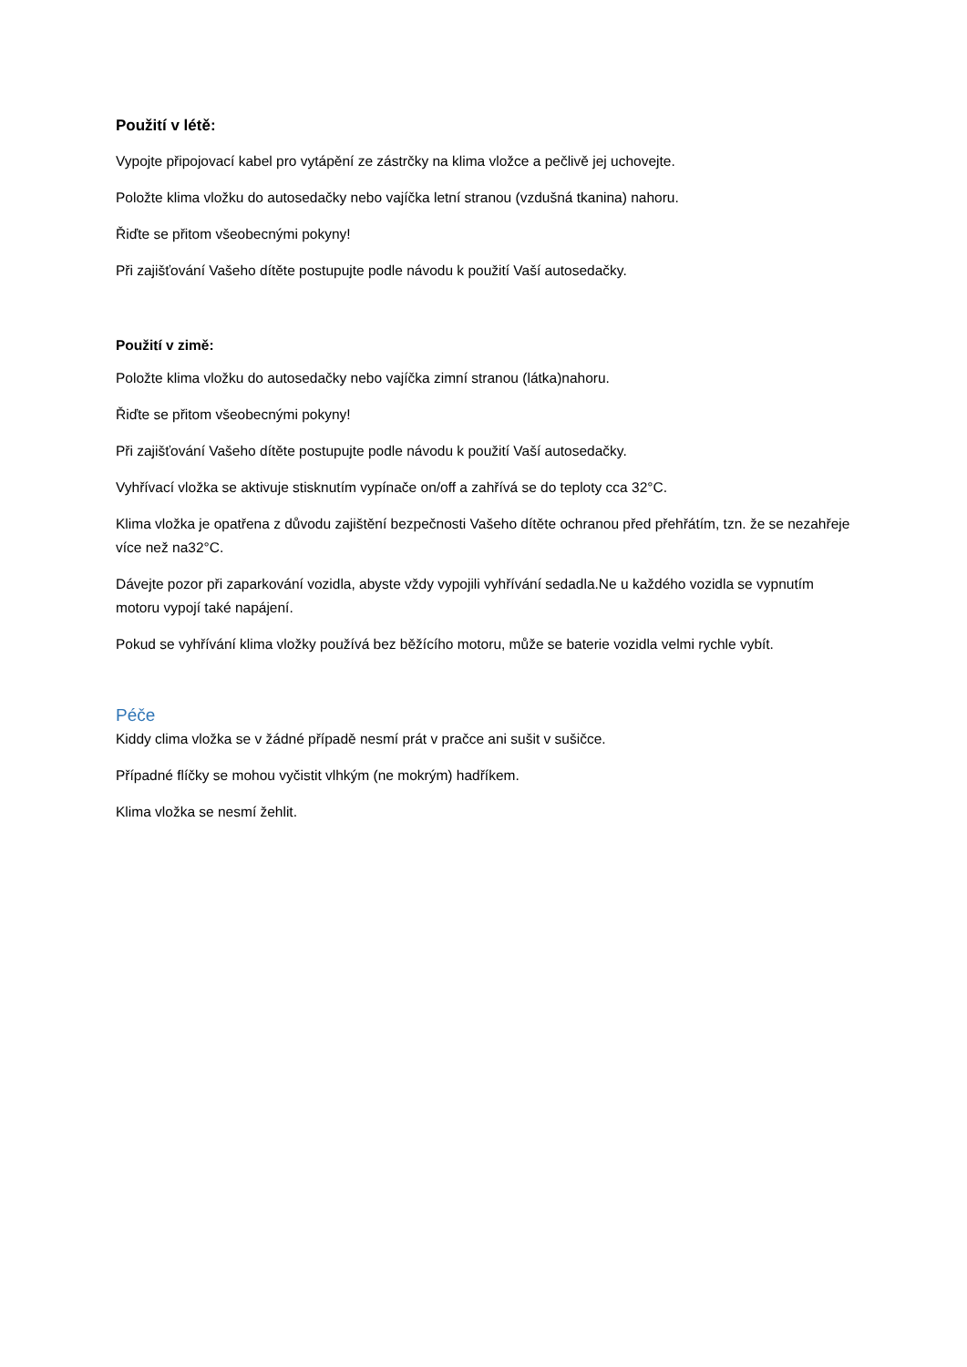Použití v létě:
Vypojte připojovací kabel pro vytápění ze zástrčky na klima vložce a pečlivě jej uchovejte.
Položte klima vložku do autosedačky nebo vajíčka letní stranou (vzdušná tkanina) nahoru.
Řiďte se přitom všeobecnými pokyny!
Při zajišťování Vašeho dítěte postupujte podle návodu k použití Vaší autosedačky.
Použití v zimě:
Položte klima vložku do autosedačky nebo vajíčka zimní stranou (látka)nahoru.
Řiďte se přitom všeobecnými pokyny!
Při zajišťování Vašeho dítěte postupujte podle návodu k použití Vaší autosedačky.
Vyhřívací vložka se aktivuje stisknutím vypínače on/off a zahřívá se do teploty cca 32°C.
Klima vložka je opatřena z důvodu zajištění bezpečnosti Vašeho dítěte ochranou před přehřátím, tzn. že se nezahřeje více než na32°C.
Dávejte pozor při zaparkování vozidla, abyste vždy vypojili vyhřívání sedadla.Ne u každého vozidla se vypnutím motoru vypojí také napájení.
Pokud se vyhřívání klima vložky používá bez běžícího motoru, může se baterie vozidla velmi rychle vybít.
Péče
Kiddy clima vložka se v žádné případě nesmí prát v pračce ani sušit v sušičce.
Případné flíčky se mohou vyčistit vlhkým (ne mokrým) hadříkem.
Klima vložka se nesmí žehlit.